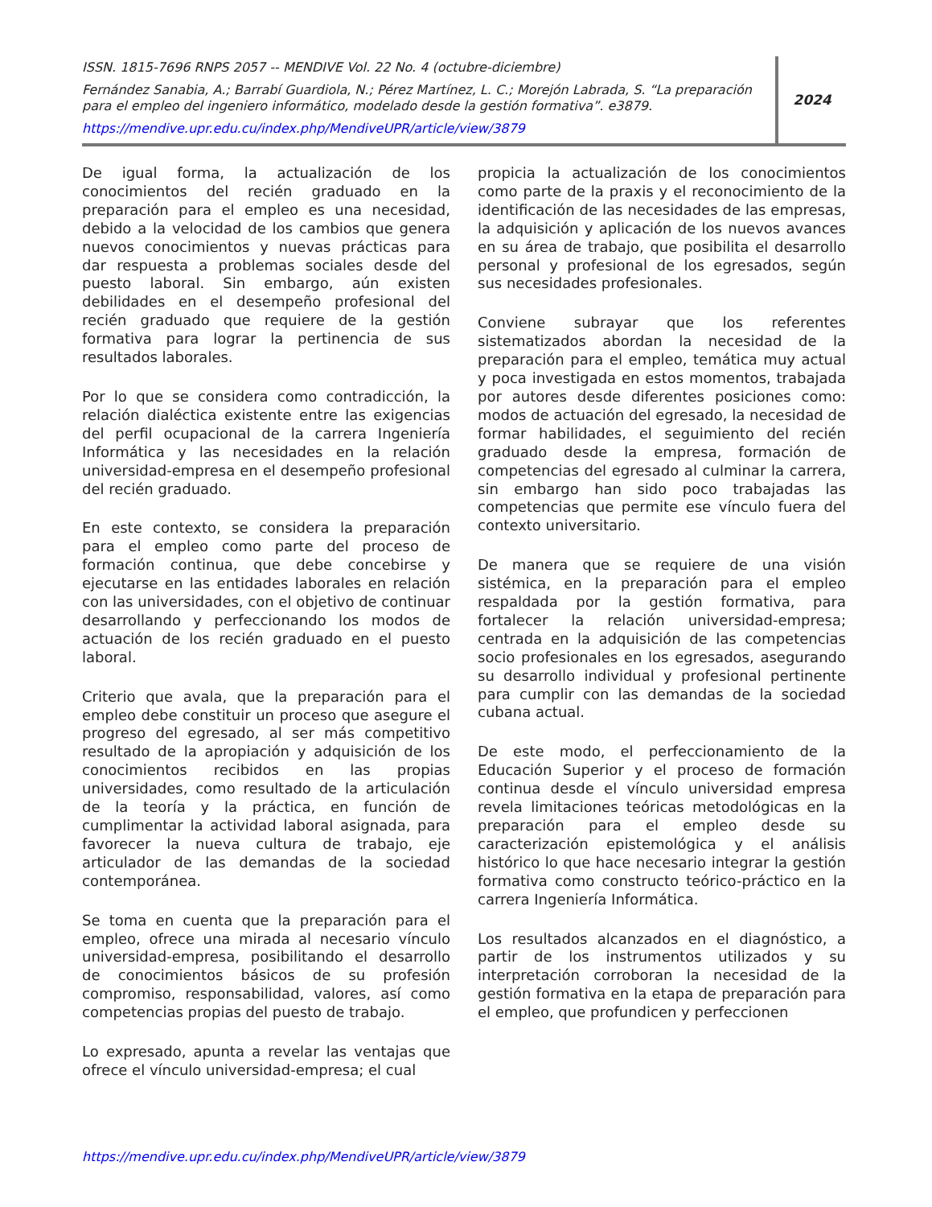ISSN. 1815-7696 RNPS 2057 -- MENDIVE Vol. 22 No. 4 (octubre-diciembre)
Fernández Sanabia, A.; Barrabí Guardiola, N.; Pérez Martínez, L. C.; Morejón Labrada, S. “La preparación para el empleo del ingeniero informático, modelado desde la gestión formativa”. e3879.
https://mendive.upr.edu.cu/index.php/MendiveUPR/article/view/3879
2024
De igual forma, la actualización de los conocimientos del recién graduado en la preparación para el empleo es una necesidad, debido a la velocidad de los cambios que genera nuevos conocimientos y nuevas prácticas para dar respuesta a problemas sociales desde del puesto laboral. Sin embargo, aún existen debilidades en el desempeño profesional del recién graduado que requiere de la gestión formativa para lograr la pertinencia de sus resultados laborales.
Por lo que se considera como contradicción, la relación dialéctica existente entre las exigencias del perfil ocupacional de la carrera Ingeniería Informática y las necesidades en la relación universidad-empresa en el desempeño profesional del recién graduado.
En este contexto, se considera la preparación para el empleo como parte del proceso de formación continua, que debe concebirse y ejecutarse en las entidades laborales en relación con las universidades, con el objetivo de continuar desarrollando y perfeccionando los modos de actuación de los recién graduado en el puesto laboral.
Criterio que avala, que la preparación para el empleo debe constituir un proceso que asegure el progreso del egresado, al ser más competitivo resultado de la apropiación y adquisición de los conocimientos recibidos en las propias universidades, como resultado de la articulación de la teoría y la práctica, en función de cumplimentar la actividad laboral asignada, para favorecer la nueva cultura de trabajo, eje articulador de las demandas de la sociedad contemporánea.
Se toma en cuenta que la preparación para el empleo, ofrece una mirada al necesario vínculo universidad-empresa, posibilitando el desarrollo de conocimientos básicos de su profesión compromiso, responsabilidad, valores, así como competencias propias del puesto de trabajo.
Lo expresado, apunta a revelar las ventajas que ofrece el vínculo universidad-empresa; el cual
propicia la actualización de los conocimientos como parte de la praxis y el reconocimiento de la identificación de las necesidades de las empresas, la adquisición y aplicación de los nuevos avances en su área de trabajo, que posibilita el desarrollo personal y profesional de los egresados, según sus necesidades profesionales.
Conviene subrayar que los referentes sistematizados abordan la necesidad de la preparación para el empleo, temática muy actual y poca investigada en estos momentos, trabajada por autores desde diferentes posiciones como: modos de actuación del egresado, la necesidad de formar habilidades, el seguimiento del recién graduado desde la empresa, formación de competencias del egresado al culminar la carrera, sin embargo han sido poco trabajadas las competencias que permite ese vínculo fuera del contexto universitario.
De manera que se requiere de una visión sistémica, en la preparación para el empleo respaldada por la gestión formativa, para fortalecer la relación universidad-empresa; centrada en la adquisición de las competencias socio profesionales en los egresados, asegurando su desarrollo individual y profesional pertinente para cumplir con las demandas de la sociedad cubana actual.
De este modo, el perfeccionamiento de la Educación Superior y el proceso de formación continua desde el vínculo universidad empresa revela limitaciones teóricas metodológicas en la preparación para el empleo desde su caracterización epistemológica y el análisis histórico lo que hace necesario integrar la gestión formativa como constructo teórico-práctico en la carrera Ingeniería Informática.
Los resultados alcanzados en el diagnóstico, a partir de los instrumentos utilizados y su interpretación corroboran la necesidad de la gestión formativa en la etapa de preparación para el empleo, que profundicen y perfeccionen
https://mendive.upr.edu.cu/index.php/MendiveUPR/article/view/3879